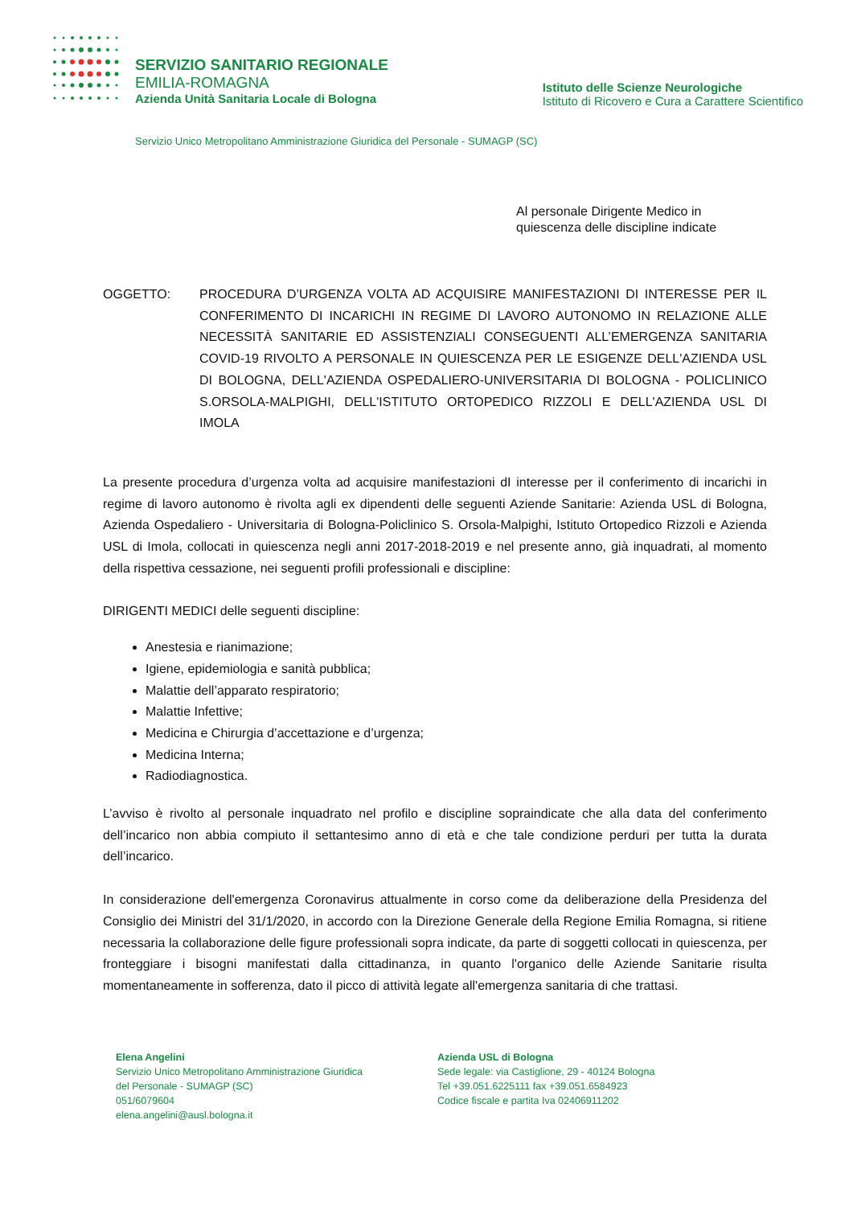SERVIZIO SANITARIO REGIONALE
EMILIA-ROMAGNA
Azienda Unità Sanitaria Locale di Bologna
Istituto delle Scienze Neurologiche
Istituto di Ricovero e Cura a Carattere Scientifico
Servizio Unico Metropolitano Amministrazione Giuridica del Personale - SUMAGP (SC)
Al personale Dirigente Medico in
quiescenza delle discipline indicate
OGGETTO: PROCEDURA D’URGENZA VOLTA AD ACQUISIRE MANIFESTAZIONI DI INTERESSE PER IL CONFERIMENTO DI INCARICHI IN REGIME DI LAVORO AUTONOMO IN RELAZIONE ALLE NECESSITÀ SANITARIE ED ASSISTENZIALI CONSEGUENTI ALL’EMERGENZA SANITARIA COVID-19 RIVOLTO A PERSONALE IN QUIESCENZA PER LE ESIGENZE DELL'AZIENDA USL DI BOLOGNA, DELL'AZIENDA OSPEDALIERO-UNIVERSITARIA DI BOLOGNA - POLICLINICO S.ORSOLA-MALPIGHI, DELL'ISTITUTO ORTOPEDICO RIZZOLI E DELL'AZIENDA USL DI IMOLA
La presente procedura d’urgenza volta ad acquisire manifestazioni dI interesse per il conferimento di incarichi in regime di lavoro autonomo è rivolta agli ex dipendenti delle seguenti Aziende Sanitarie: Azienda USL di Bologna, Azienda Ospedaliero - Universitaria di Bologna-Policlinico S. Orsola-Malpighi, Istituto Ortopedico Rizzoli e Azienda USL di Imola, collocati in quiescenza negli anni 2017-2018-2019 e nel presente anno, già inquadrati, al momento della rispettiva cessazione, nei seguenti profili professionali e discipline:
DIRIGENTI MEDICI delle seguenti discipline:
Anestesia e rianimazione;
Igiene, epidemiologia e sanità pubblica;
Malattie dell’apparato respiratorio;
Malattie Infettive;
Medicina e Chirurgia d’accettazione e d’urgenza;
Medicina Interna;
Radiodiagnostica.
L’avviso è rivolto al personale inquadrato nel profilo e discipline sopraindicate che alla data del conferimento dell’incarico non abbia compiuto il settantesimo anno di età e che tale condizione perduri per tutta la durata dell’incarico.
In considerazione dell'emergenza Coronavirus attualmente in corso come da deliberazione della Presidenza del Consiglio dei Ministri del 31/1/2020, in accordo con la Direzione Generale della Regione Emilia Romagna, si ritiene necessaria la collaborazione delle figure professionali sopra indicate, da parte di soggetti collocati in quiescenza, per fronteggiare i bisogni manifestati dalla cittadinanza, in quanto l'organico delle Aziende Sanitarie risulta momentaneamente in sofferenza, dato il picco di attività legate all'emergenza sanitaria di che trattasi.
Elena Angelini
Servizio Unico Metropolitano Amministrazione Giuridica
del Personale - SUMAGP (SC)
051/6079604
elena.angelini@ausl.bologna.it
Azienda USL di Bologna
Sede legale: via Castiglione, 29 - 40124 Bologna
Tel +39.051.6225111 fax +39.051.6584923
Codice fiscale e partita Iva 02406911202